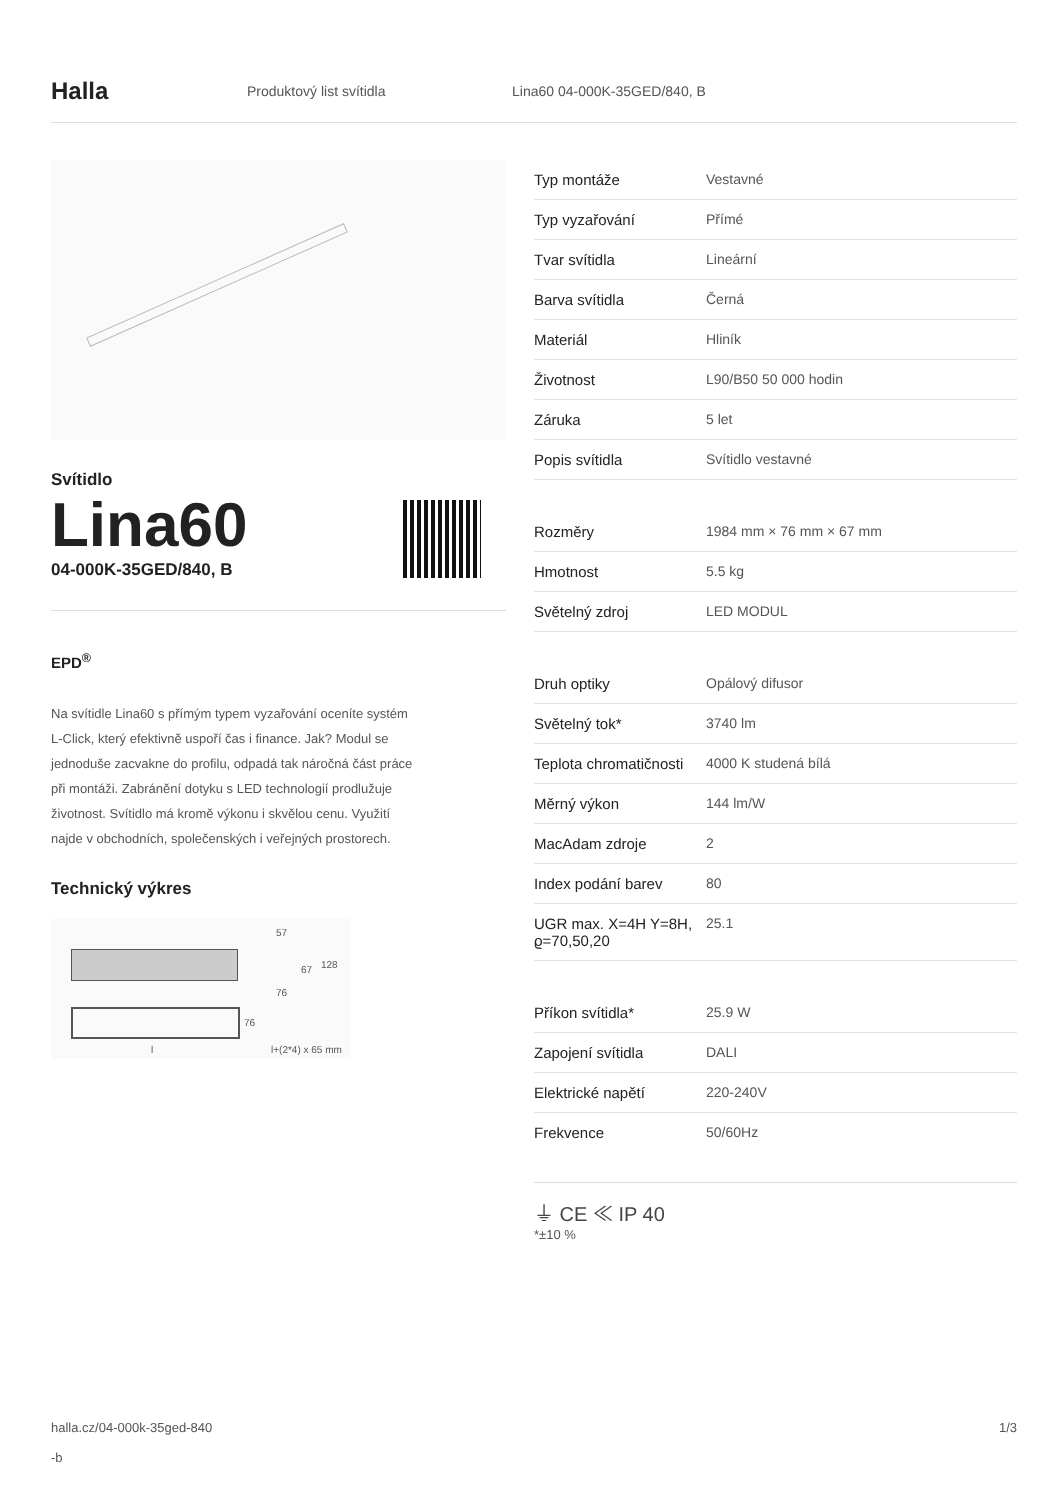Halla
Produktový list svítidla Lina60 04-000K-35GED/840, B
Svítidlo
Lina60
04-000K-35GED/840, B
EPD<sup>®</sup>
Na svítidle Lina60 s přímým typem vyzařování oceníte systém L-Click, který efektivně uspoří čas i finance. Jak? Modul se jednoduše zacvakne do profilu, odpadá tak náročná část práce při montáži. Zabránění dotyku s LED technologií prodlužuje životnost. Svítidlo má kromě výkonu i skvělou cenu. Využití najde v obchodních, společenských i veřejných prostorech.
Technický výkres
57
67 128
76
76
l l+(2*4) x 65 mm
| Typ montáže | Vestavné |
| Typ vyzařování | Přímé |
| Tvar svítidla | Lineární |
| Barva svítidla | Černá |
| Materiál | Hliník |
| Životnost | L90/B50 50 000 hodin |
| Záruka | 5 let |
| Popis svítidla | Svítidlo vestavné |
| Rozměry | 1984 mm × 76 mm × 67 mm |
| Hmotnost | 5.5 kg |
| Světelný zdroj | LED MODUL |
| Druh optiky | Opálový difusor |
| Světelný tok* | 3740 lm |
| Teplota chromatičnosti | 4000 K studená bílá |
| Měrný výkon | 144 lm/W |
| MacAdam zdroje | 2 |
| Index podání barev | 80 |
| UGR max. X=4H Y=8H, ϱ=70,50,20 | 25.1 |
| Příkon svítidla* | 25.9 W |
| Zapojení svítidla | DALI |
| Elektrické napětí | 220-240V |
| Frekvence | 50/60Hz |
⏚ CE ≪ IP 40
*±10 %
halla.cz/04-000k-35ged-840
-b
1/3